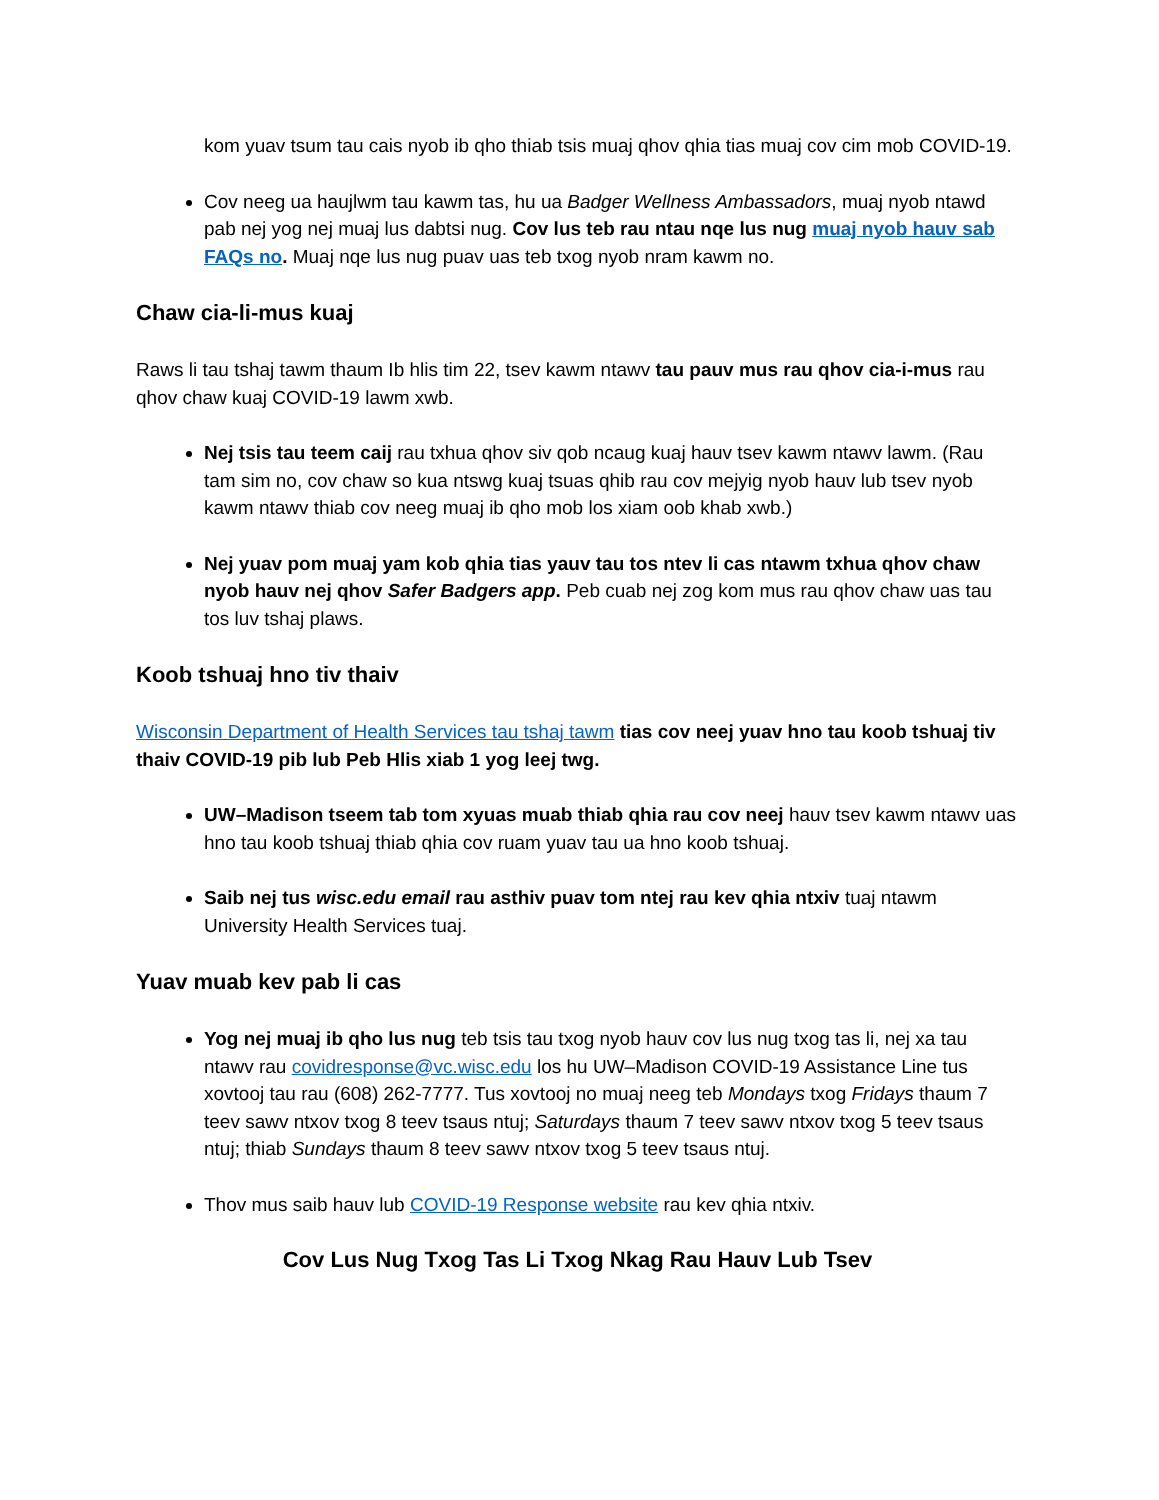kom yuav tsum tau cais nyob ib qho thiab tsis muaj qhov qhia tias muaj cov cim mob COVID-19.
Cov neeg ua haujlwm tau kawm tas, hu ua Badger Wellness Ambassadors, muaj nyob ntawd pab nej yog nej muaj lus dabtsi nug. Cov lus teb rau ntau nqe lus nug muaj nyob hauv sab FAQs no. Muaj nqe lus nug puav uas teb txog nyob nram kawm no.
Chaw cia-li-mus kuaj
Raws li tau tshaj tawm thaum Ib hlis tim 22, tsev kawm ntawv tau pauv mus rau qhov cia-i-mus rau qhov chaw kuaj COVID-19 lawm xwb.
Nej tsis tau teem caij rau txhua qhov siv qob ncaug kuaj hauv tsev kawm ntawv lawm. (Rau tam sim no, cov chaw so kua ntswg kuaj tsuas qhib rau cov mejyig nyob hauv lub tsev nyob kawm ntawv thiab cov neeg muaj ib qho mob los xiam oob khab xwb.)
Nej yuav pom muaj yam kob qhia tias yauv tau tos ntev li cas ntawm txhua qhov chaw nyob hauv nej qhov Safer Badgers app. Peb cuab nej zog kom mus rau qhov chaw uas tau tos luv tshaj plaws.
Koob tshuaj hno tiv thaiv
Wisconsin Department of Health Services tau tshaj tawm tias cov neej yuav hno tau koob tshuaj tiv thaiv COVID-19 pib lub Peb Hlis xiab 1 yog leej twg.
UW–Madison tseem tab tom xyuas muab thiab qhia rau cov neej hauv tsev kawm ntawv uas hno tau koob tshuaj thiab qhia cov ruam yuav tau ua hno koob tshuaj.
Saib nej tus wisc.edu email rau asthiv puav tom ntej rau kev qhia ntxiv tuaj ntawm University Health Services tuaj.
Yuav muab kev pab li cas
Yog nej muaj ib qho lus nug teb tsis tau txog nyob hauv cov lus nug txog tas li, nej xa tau ntawv rau covidresponse@vc.wisc.edu los hu UW–Madison COVID-19 Assistance Line tus xovtooj tau rau (608) 262-7777. Tus xovtooj no muaj neeg teb Mondays txog Fridays thaum 7 teev sawv ntxov txog 8 teev tsaus ntuj; Saturdays thaum 7 teev sawv ntxov txog 5 teev tsaus ntuj; thiab Sundays thaum 8 teev sawv ntxov txog 5 teev tsaus ntuj.
Thov mus saib hauv lub COVID-19 Response website rau kev qhia ntxiv.
Cov Lus Nug Txog Tas Li Txog Nkag Rau Hauv Lub Tsev